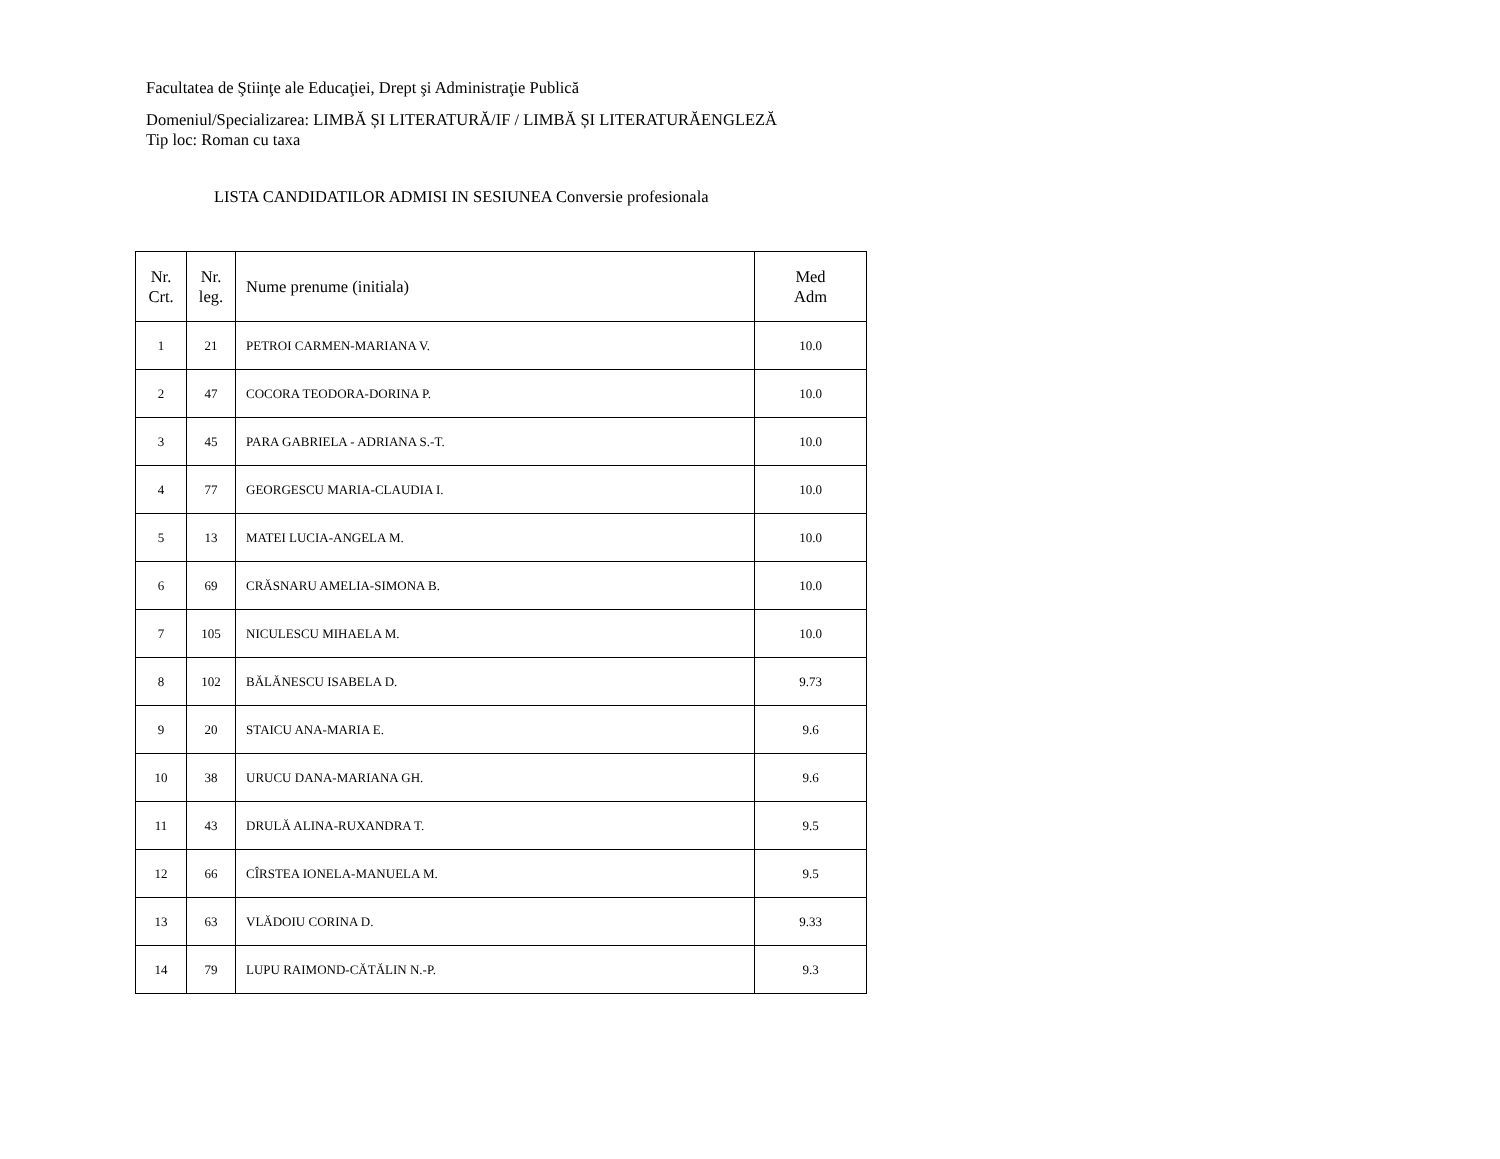Facultatea de Ştiinţe ale Educaţiei, Drept şi Administraţie Publică
Domeniul/Specializarea: LIMBĂ ȘI LITERATURĂ/IF / LIMBĂ ȘI LITERATURĂENGLEZĂ
Tip loc: Roman cu taxa
LISTA CANDIDATILOR ADMISI IN SESIUNEA Conversie profesionala
| Nr. Crt. | Nr. leg. | Nume prenume (initiala) | Med Adm |
| --- | --- | --- | --- |
| 1 | 21 | PETROI CARMEN-MARIANA V. | 10.0 |
| 2 | 47 | COCORA TEODORA-DORINA P. | 10.0 |
| 3 | 45 | PARA GABRIELA - ADRIANA S.-T. | 10.0 |
| 4 | 77 | GEORGESCU MARIA-CLAUDIA I. | 10.0 |
| 5 | 13 | MATEI LUCIA-ANGELA M. | 10.0 |
| 6 | 69 | CRĂSNARU AMELIA-SIMONA B. | 10.0 |
| 7 | 105 | NICULESCU MIHAELA M. | 10.0 |
| 8 | 102 | BĂLĂNESCU ISABELA D. | 9.73 |
| 9 | 20 | STAICU ANA-MARIA E. | 9.6 |
| 10 | 38 | URUCU DANA-MARIANA GH. | 9.6 |
| 11 | 43 | DRULĂ ALINA-RUXANDRA T. | 9.5 |
| 12 | 66 | CÎRSTEA IONELA-MANUELA M. | 9.5 |
| 13 | 63 | VLĂDOIU CORINA D. | 9.33 |
| 14 | 79 | LUPU RAIMOND-CĂTĂLIN N.-P. | 9.3 |